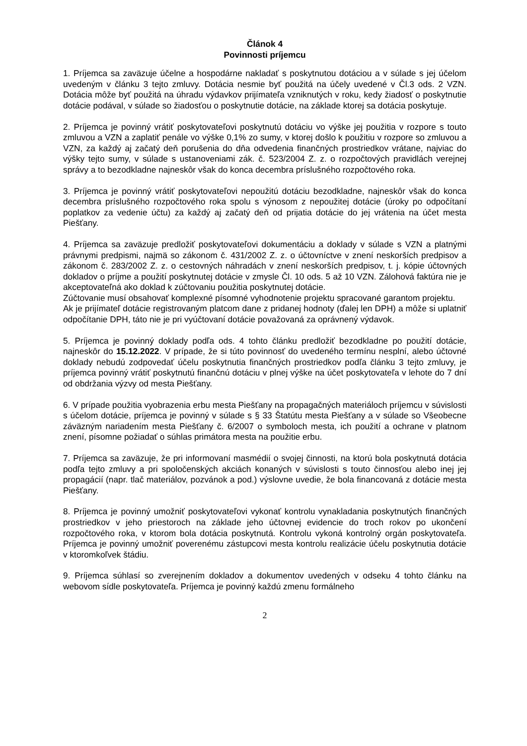Článok 4
Povinnosti príjemcu
1. Príjemca sa zaväzuje účelne a hospodárne nakladať s poskytnutou dotáciou a v súlade s jej účelom uvedeným v článku 3 tejto zmluvy. Dotácia nesmie byť použitá na účely uvedené v Čl.3 ods. 2 VZN. Dotácia môže byť použitá na úhradu výdavkov prijímateľa vzniknutých v roku, kedy žiadosť o poskytnutie dotácie podával, v súlade so žiadosťou o poskytnutie dotácie, na základe ktorej sa dotácia poskytuje.
2. Príjemca je povinný vrátiť poskytovateľovi poskytnutú dotáciu vo výške jej použitia v rozpore s touto zmluvou a VZN a zaplatiť penále vo výške 0,1% zo sumy, v ktorej došlo k použitiu v rozpore so zmluvou a VZN, za každý aj začatý deň porušenia do dňa odvedenia finančných prostriedkov vrátane, najviac do výšky tejto sumy, v súlade s ustanoveniami zák. č. 523/2004 Z. z. o rozpočtových pravidlách verejnej správy a to bezodkladne najneskôr však do konca decembra príslušného rozpočtového roka.
3. Príjemca je povinný vrátiť poskytovateľovi nepoužitú dotáciu bezodkladne, najneskôr však do konca decembra príslušného rozpočtového roka spolu s výnosom z nepoužitej dotácie (úroky po odpočítaní poplatkov za vedenie účtu) za každý aj začatý deň od prijatia dotácie do jej vrátenia na účet mesta Piešťany.
4. Príjemca sa zaväzuje predložiť poskytovateľovi dokumentáciu a doklady v súlade s VZN a platnými právnymi predpismi, najmä so zákonom č. 431/2002 Z. z. o účtovníctve v znení neskorších predpisov a zákonom č. 283/2002 Z. z. o cestovných náhradách v znení neskorších predpisov, t. j. kópie účtovných dokladov o príjme a použití poskytnutej dotácie v zmysle Čl. 10 ods. 5 až 10 VZN. Zálohová faktúra nie je akceptovateľná ako doklad k zúčtovaniu použitia poskytnutej dotácie.
Zúčtovanie musí obsahovať komplexné písomné vyhodnotenie projektu spracované garantom projektu.
Ak je prijímateľ dotácie registrovaným platcom dane z pridanej hodnoty (ďalej len DPH) a môže si uplatniť odpočítanie DPH, táto nie je pri vyúčtovaní dotácie považovaná za oprávnený výdavok.
5. Príjemca je povinný doklady podľa ods. 4 tohto článku predložiť bezodkladne po použití dotácie, najneskôr do 15.12.2022. V prípade, že si túto povinnosť do uvedeného termínu nesplní, alebo účtovné doklady nebudú zodpovedať účelu poskytnutia finančných prostriedkov podľa článku 3 tejto zmluvy, je príjemca povinný vrátiť poskytnutú finančnú dotáciu v plnej výške na účet poskytovateľa v lehote do 7 dní od obdržania výzvy od mesta Piešťany.
6. V prípade použitia vyobrazenia erbu mesta Piešťany na propagačných materiáloch príjemcu v súvislosti s účelom dotácie, príjemca je povinný v súlade s § 33 Štatútu mesta Piešťany a v súlade so Všeobecne záväzným nariadením mesta Piešťany č. 6/2007 o symboloch mesta, ich použití a ochrane v platnom znení, písomne požiadať o súhlas primátora mesta na použitie erbu.
7. Príjemca sa zaväzuje, že pri informovaní masmédií o svojej činnosti, na ktorú bola poskytnutá dotácia podľa tejto zmluvy a pri spoločenských akciách konaných v súvislosti s touto činnosťou alebo inej jej propagácií (napr. tlač materiálov, pozvánok a pod.) výslovne uvedie, že bola financovaná z dotácie mesta Piešťany.
8. Príjemca je povinný umožniť poskytovateľovi vykonať kontrolu vynakladania poskytnutých finančných prostriedkov v jeho priestoroch na základe jeho účtovnej evidencie do troch rokov po ukončení rozpočtového roka, v ktorom bola dotácia poskytnutá. Kontrolu vykoná kontrolný orgán poskytovateľa. Príjemca je povinný umožniť poverenému zástupcovi mesta kontrolu realizácie účelu poskytnutia dotácie v ktoromkoľvek štádiu.
9. Príjemca súhlasí so zverejnením dokladov a dokumentov uvedených v odseku 4 tohto článku na webovom sídle poskytovateľa. Príjemca je povinný každú zmenu formálneho
2